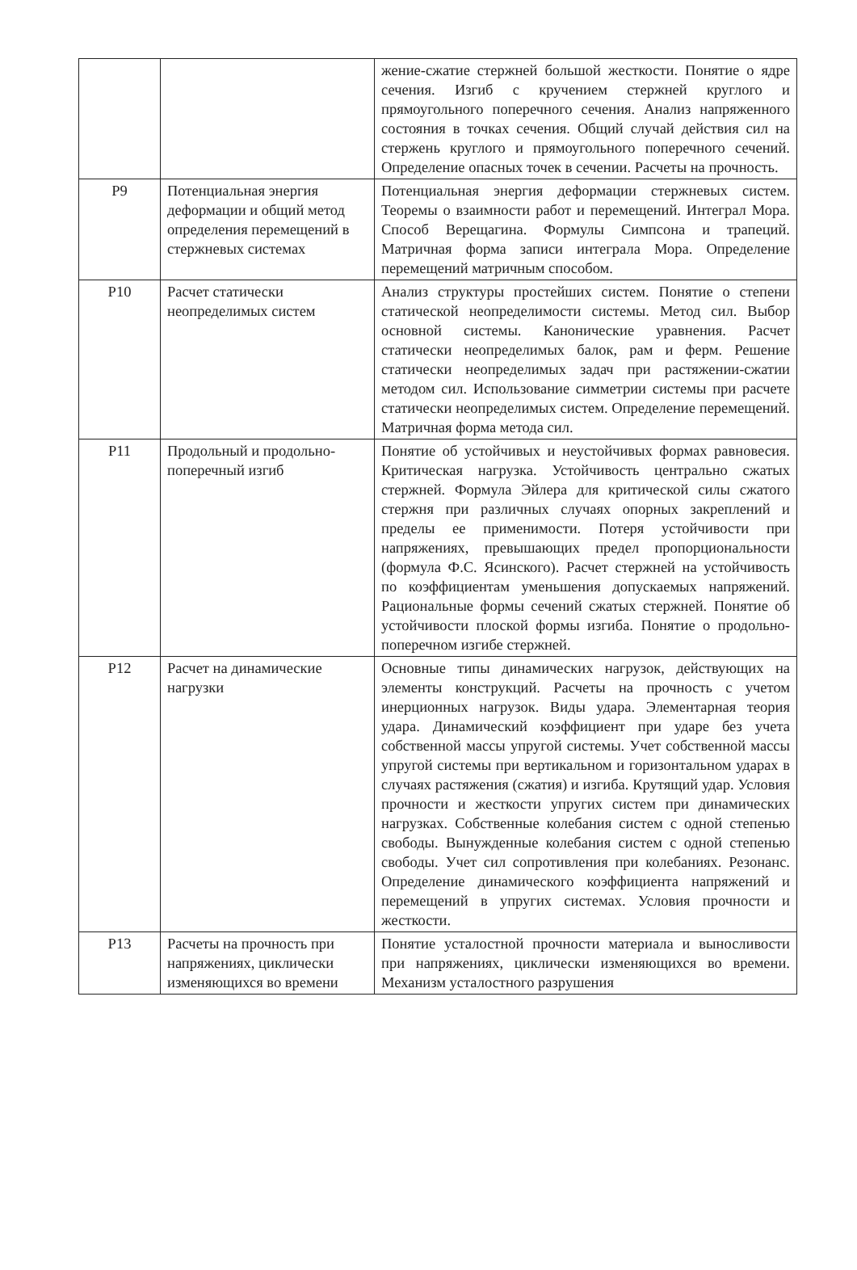| | | жение-сжатие стержней большой жесткости. Понятие о ядре сечения. Изгиб с кручением стержней круглого и прямоугольного поперечного сечения. Анализ напряженного состояния в точках сечения. Общий случай действия сил на стержень круглого и прямоугольного поперечного сечений. Определение опасных точек в сечении. Расчеты на прочность. |
| P9 | Потенциальная энергия деформации и общий метод определения перемещений в стержневых системах | Потенциальная энергия деформации стержневых систем. Теоремы о взаимности работ и перемещений. Интеграл Мора. Способ Верещагина. Формулы Симпсона и трапеций. Матричная форма записи интеграла Мора. Определение перемещений матричным способом. |
| P10 | Расчет статически неопределимых систем | Анализ структуры простейших систем. Понятие о степени статической неопределимости системы. Метод сил. Выбор основной системы. Канонические уравнения. Расчет статически неопределимых балок, рам и ферм. Решение статически неопределимых задач при растяжении-сжатии методом сил. Использование симметрии системы при расчете статически неопределимых систем. Определение перемещений. Матричная форма метода сил. |
| P11 | Продольный и продольно-поперечный изгиб | Понятие об устойчивых и неустойчивых формах равновесия. Критическая нагрузка. Устойчивость центрально сжатых стержней. Формула Эйлера для критической силы сжатого стержня при различных случаях опорных закреплений и пределы ее применимости. Потеря устойчивости при напряжениях, превышающих предел пропорциональности (формула Ф.С. Ясинского). Расчет стержней на устойчивость по коэффициентам уменьшения допускаемых напряжений. Рациональные формы сечений сжатых стержней. Понятие об устойчивости плоской формы изгиба. Понятие о продольно-поперечном изгибе стержней. |
| P12 | Расчет на динамические нагрузки | Основные типы динамических нагрузок, действующих на элементы конструкций. Расчеты на прочность с учетом инерционных нагрузок. Виды удара. Элементарная теория удара. Динамический коэффициент при ударе без учета собственной массы упругой системы. Учет собственной массы упругой системы при вертикальном и горизонтальном ударах в случаях растяжения (сжатия) и изгиба. Крутящий удар. Условия прочности и жесткости упругих систем при динамических нагрузках. Собственные колебания систем с одной степенью свободы. Вынужденные колебания систем с одной степенью свободы. Учет сил сопротивления при колебаниях. Резонанс. Определение динамического коэффициента напряжений и перемещений в упругих системах. Условия прочности и жесткости. |
| P13 | Расчеты на прочность при напряжениях, циклически изменяющихся во времени | Понятие усталостной прочности материала и выносливости при напряжениях, циклически изменяющихся во времени. Механизм усталостного разрушения |